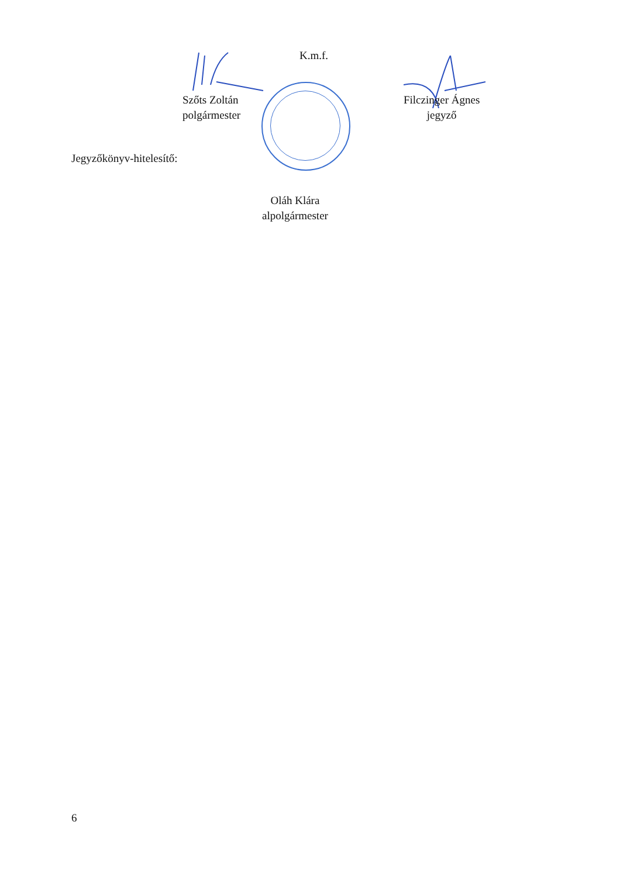K.m.f.
Szőts Zoltán
polgármester
Filczinger Ágnes
jegyző
Jegyzőkönyv-hitelesítő:
Oláh Klára
alpolgármester
6